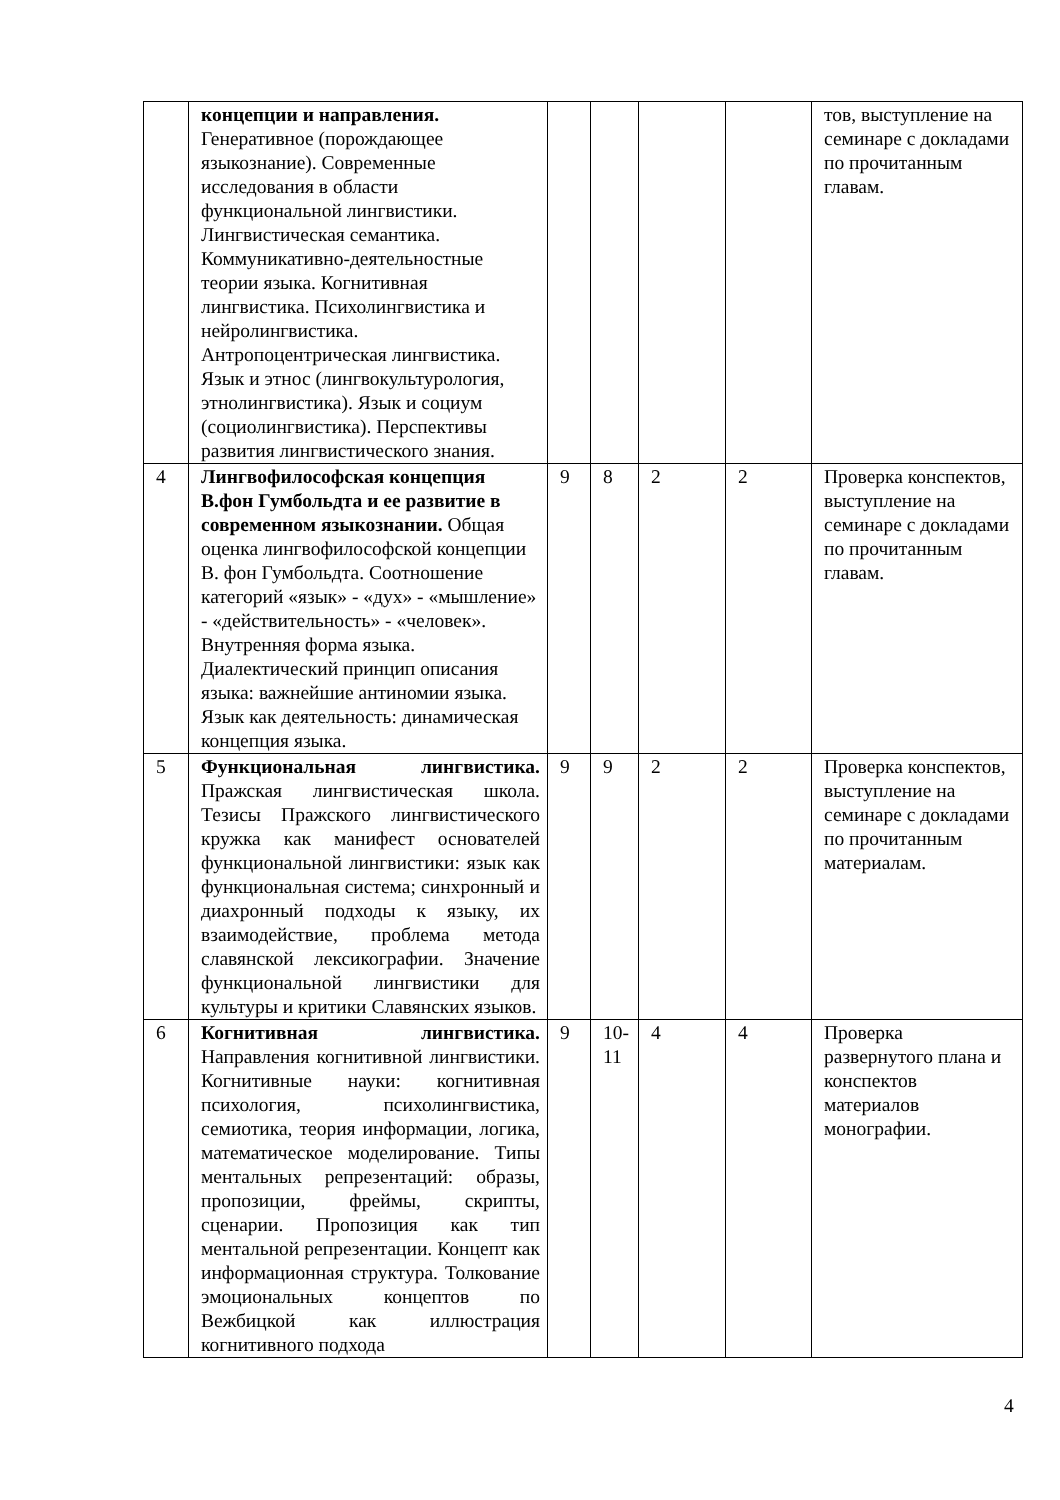| | концепции и направления. Генеративное (порождающее языкознание). Современные исследования в области функциональной лингвистики. Лингвистическая семантика. Коммуникативно-деятельностные теории языка. Когнитивная лингвистика. Психолингвистика и нейролингвистика. Антропоцентрическая лингвистика. Язык и этнос (лингвокультурология, этнолингвистика). Язык и социум (социолингвистика). Перспективы развития лингвистического знания. | | | | | тов, выступление на семинаре с докладами по прочитанным главам. |
| 4 | Лингвофилософская концепция В.фон Гумбольдта и ее развитие в современном языкознании. Общая оценка лингвофилософской концепции В. фон Гумбольдта. Соотношение категорий «язык» - «дух» - «мышление» - «действительность» - «человек». Внутренняя форма языка. Диалектический принцип описания языка: важнейшие антиномии языка. Язык как деятельность: динамическая концепция языка. | 9 | 8 | 2 | 2 | Проверка конспектов, выступление на семинаре с докладами по прочитанным главам. |
| 5 | Функциональная лингвистика. Пражская лингвистическая школа. Тезисы Пражского лингвистического кружка как манифест основателей функциональной лингвистики: язык как функциональная система; синхронный и диахронный подходы к языку, их взаимодействие, проблема метода славянской лексикографии. Значение функциональной лингвистики для культуры и критики Славянских языков. | 9 | 9 | 2 | 2 | Проверка конспектов, выступление на семинаре с докладами по прочитанным материалам. |
| 6 | Когнитивная лингвистика. Направления когнитивной лингвистики. Когнитивные науки: когнитивная психология, психолингвистика, семиотика, теория информации, логика, математическое моделирование. Типы ментальных репрезентаций: образы, пропозиции, фреймы, скрипты, сценарии. Пропозиция как тип ментальной репрезентации. Концепт как информационная структура. Толкование эмоциональных концептов по Вежбицкой как иллюстрация когнитивного подхода | 9 | 10- 11 | 4 | 4 | Проверка развернутого плана и конспектов материалов монографии. |
4